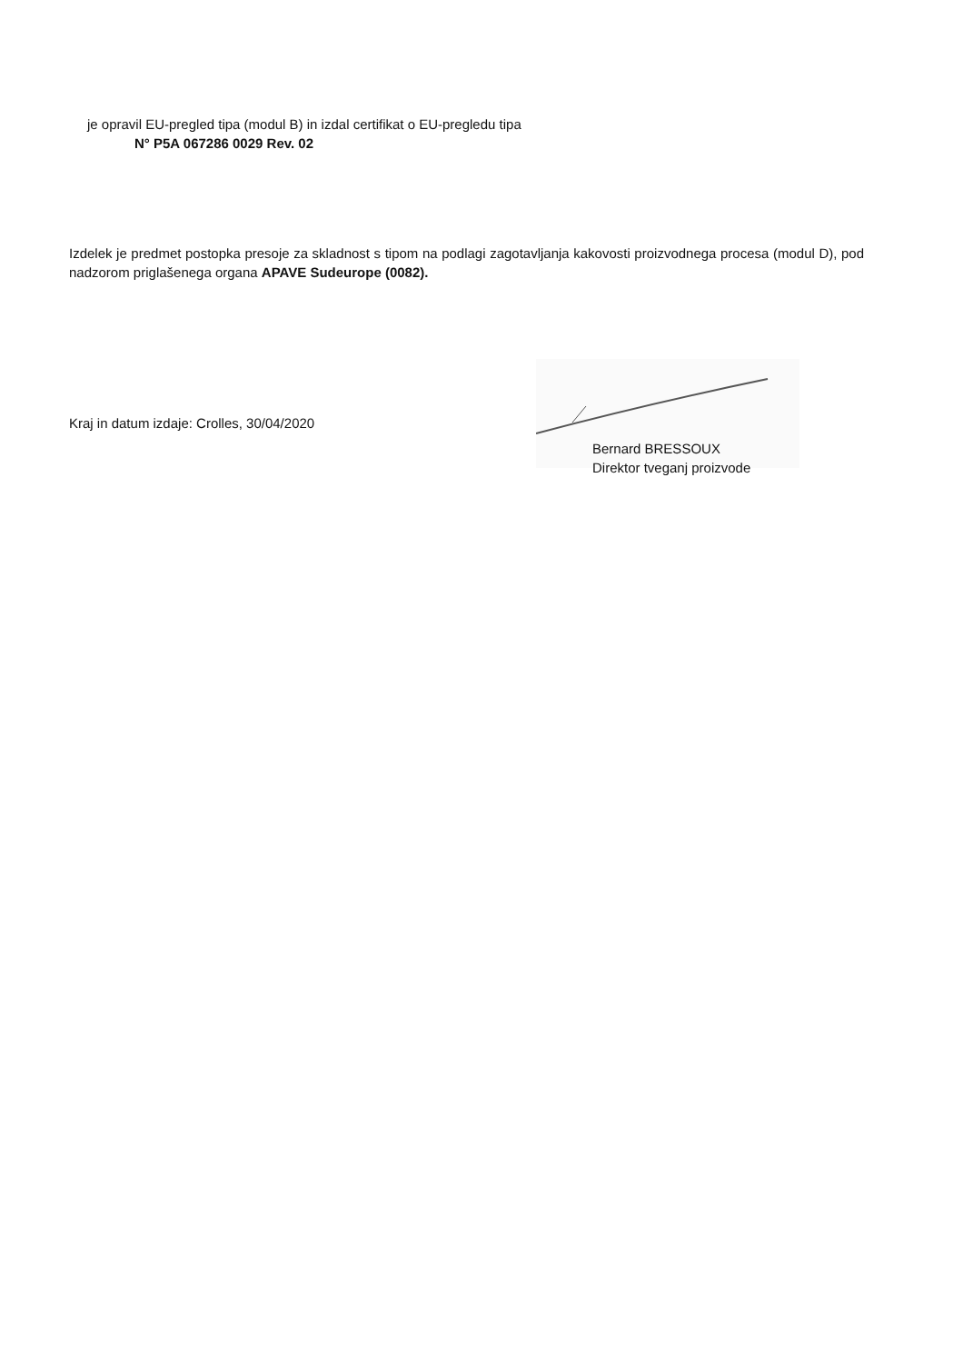je opravil EU-pregled tipa (modul B) in izdal certifikat o EU-pregledu tipa
N° P5A 067286 0029 Rev. 02
Izdelek je predmet postopka presoje za skladnost s tipom na podlagi zagotavljanja kakovosti proizvodnega procesa (modul D), pod nadzorom priglašenega organa APAVE Sudeurope (0082).
Kraj in datum izdaje: Crolles, 30/04/2020
Bernard BRESSOUX
Direktor tveganj proizvode